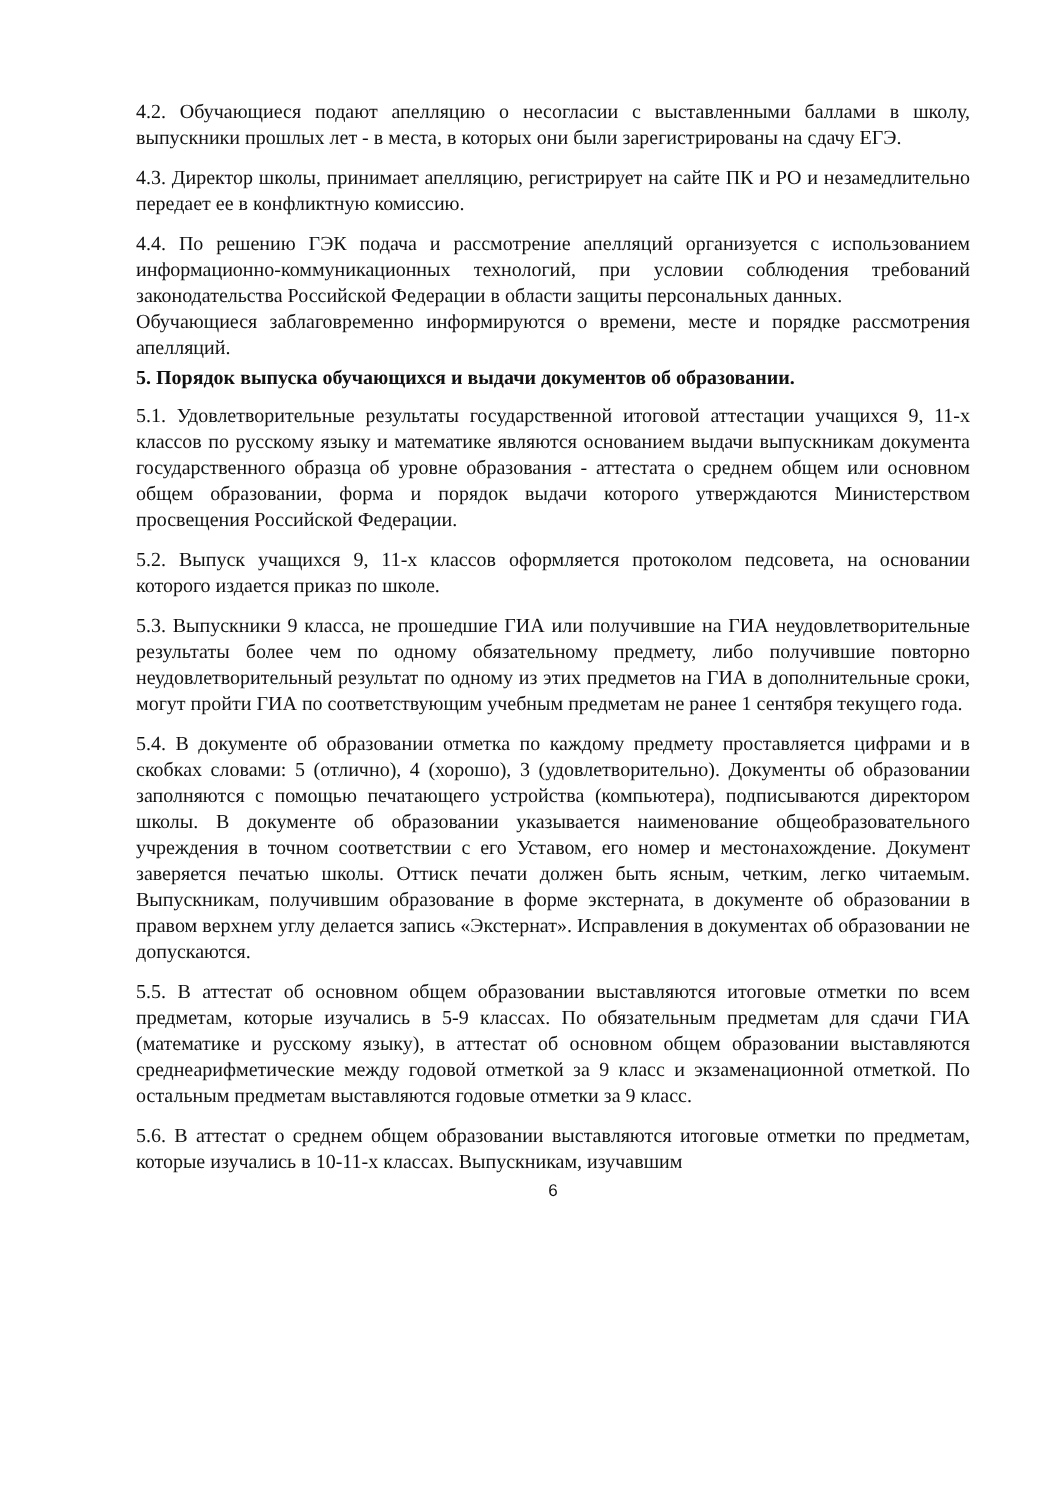4.2. Обучающиеся подают апелляцию о несогласии с выставленными баллами в школу, выпускники прошлых лет - в места, в которых они были зарегистрированы на сдачу ЕГЭ.
4.3. Директор школы, принимает апелляцию, регистрирует на сайте ПК и РО и незамедлительно передает ее в конфликтную комиссию.
4.4. По решению ГЭК подача и рассмотрение апелляций организуется с использованием информационно-коммуникационных технологий, при условии соблюдения требований законодательства Российской Федерации в области защиты персональных данных.
Обучающиеся заблаговременно информируются о времени, месте и порядке рассмотрения апелляций.
5. Порядок выпуска обучающихся и выдачи документов об образовании.
5.1. Удовлетворительные результаты государственной итоговой аттестации учащихся 9, 11-х классов по русскому языку и математике являются основанием выдачи выпускникам документа государственного образца об уровне образования - аттестата о среднем общем или основном общем образовании, форма и порядок выдачи которого утверждаются Министерством просвещения Российской Федерации.
5.2. Выпуск учащихся 9, 11-х классов оформляется протоколом педсовета, на основании которого издается приказ по школе.
5.3. Выпускники 9 класса, не прошедшие ГИА или получившие на ГИА неудовлетворительные результаты более чем по одному обязательному предмету, либо получившие повторно неудовлетворительный результат по одному из этих предметов на ГИА в дополнительные сроки, могут пройти ГИА по соответствующим учебным предметам не ранее 1 сентября текущего года.
5.4. В документе об образовании отметка по каждому предмету проставляется цифрами и в скобках словами: 5 (отлично), 4 (хорошо), 3 (удовлетворительно). Документы об образовании заполняются с помощью печатающего устройства (компьютера), подписываются директором школы. В документе об образовании указывается наименование общеобразовательного учреждения в точном соответствии с его Уставом, его номер и местонахождение. Документ заверяется печатью школы. Оттиск печати должен быть ясным, четким, легко читаемым. Выпускникам, получившим образование в форме экстерната, в документе об образовании в правом верхнем углу делается запись «Экстернат». Исправления в документах об образовании не допускаются.
5.5. В аттестат об основном общем образовании выставляются итоговые отметки по всем предметам, которые изучались в 5-9 классах. По обязательным предметам для сдачи ГИА (математике и русскому языку), в аттестат об основном общем образовании выставляются среднеарифметические между годовой отметкой за 9 класс и экзаменационной отметкой. По остальным предметам выставляются годовые отметки за 9 класс.
5.6. В аттестат о среднем общем образовании выставляются итоговые отметки по предметам, которые изучались в 10-11-х классах. Выпускникам, изучавшим
6